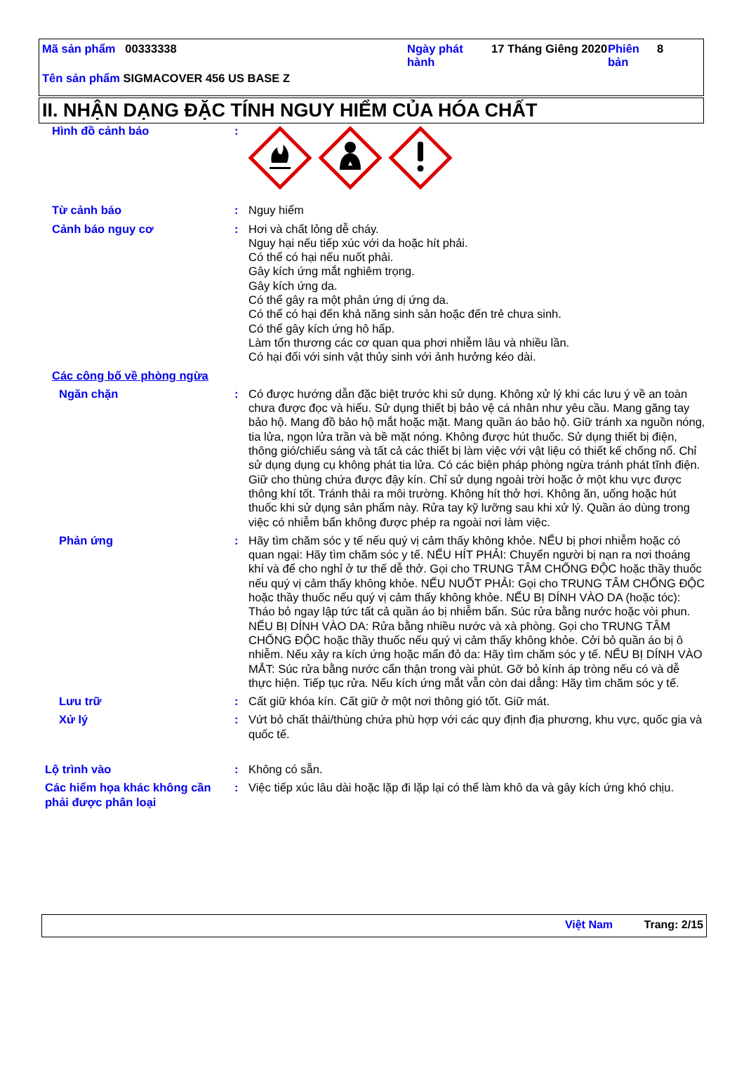Mã sản phẩm 00333338 Ngày phát hành
17 Tháng Giêng 2020
Phiên bản
8
Tên sản phẩm SIGMACOVER 456 US BASE Z
II. NHẬN DẠNG ĐẶC TÍNH NGUY HIỂM CỦA HÓA CHẤT
| Hình đồ cảnh báo | : | |
| Từ cảnh báo | : | Nguy hiểm |
| Cảnh báo nguy cơ | : | Hơi và chất lỏng dễ cháy. Nguy hại nếu tiếp xúc với da hoặc hít phải. Có thể có hại nếu nuốt phải. Gây kích ứng mắt nghiêm trọng. Gây kích ứng da. Có thể gây ra một phản ứng dị ứng da. Có thể có hại đến khả năng sinh sản hoặc đến trẻ chưa sinh. Có thể gây kích ứng hô hấp. Làm tổn thương các cơ quan qua phơi nhiễm lâu và nhiều lần. Có hại đối với sinh vật thủy sinh với ảnh hưởng kéo dài. |
| Các công bố về phòng ngừa | | |
| Ngăn chặn | : | Có được hướng dẫn đặc biệt trước khi sử dụng. Không xử lý khi các lưu ý về an toàn chưa được đọc và hiểu. Sử dụng thiết bị bảo vệ cá nhân như yêu cầu. Mang găng tay bảo hộ. Mang đồ bảo hộ mắt hoặc mặt. Mang quần áo bảo hộ. Giữ tránh xa nguồn nóng, tia lửa, ngọn lửa trần và bề mặt nóng. Không được hút thuốc. Sử dụng thiết bị điện, thông gió/chiếu sáng và tất cả các thiết bị làm việc với vật liệu có thiết kế chống nổ. Chỉ sử dụng dụng cụ không phát tia lửa. Có các biện pháp phòng ngừa tránh phát tĩnh điện. Giữ cho thùng chứa được đậy kín. Chỉ sử dụng ngoài trời hoặc ở một khu vực được thông khí tốt. Tránh thải ra môi trường. Không hít thở hơi. Không ăn, uống hoặc hút thuốc khi sử dụng sản phẩm này. Rửa tay kỹ lưỡng sau khi xử lý. Quần áo dùng trong việc có nhiễm bẩn không được phép ra ngoài nơi làm việc. |
| Phản ứng | : | Hãy tìm chăm sóc y tế nếu quý vị cảm thấy không khỏe. NẾU bị phơi nhiễm hoặc có quan ngại: Hãy tìm chăm sóc y tế. NẾU HÍT PHẢI: Chuyển người bị nạn ra nơi thoáng khí và để cho nghỉ ở tư thế dễ thở. Gọi cho TRUNG TÂM CHỐNG ĐỘC hoặc thầy thuốc nếu quý vị cảm thấy không khỏe. NẾU NUỐT PHẢI: Gọi cho TRUNG TÂM CHỐNG ĐỘC hoặc thầy thuốc nếu quý vị cảm thấy không khỏe. NẾU BỊ DÍNH VÀO DA (hoặc tóc): Tháo bỏ ngay lập tức tất cả quần áo bị nhiễm bẩn. Súc rửa bằng nước hoặc vòi phun. NẾU BỊ DÍNH VÀO DA: Rửa bằng nhiều nước và xà phòng. Gọi cho TRUNG TÂM CHỐNG ĐỘC hoặc thầy thuốc nếu quý vị cảm thấy không khỏe. Cởi bỏ quần áo bị ô nhiễm. Nếu xảy ra kích ứng hoặc mẩn đỏ da: Hãy tìm chăm sóc y tế. NẾU BỊ DÍNH VÀO MẮT: Súc rửa bằng nước cẩn thận trong vài phút. Gỡ bỏ kính áp tròng nếu có và dễ thực hiện. Tiếp tục rửa. Nếu kích ứng mắt vẫn còn dai dẳng: Hãy tìm chăm sóc y tế. |
| Lưu trữ | : | Cất giữ khóa kín. Cất giữ ở một nơi thông gió tốt. Giữ mát. |
| Xử lý | : | Vứt bỏ chất thải/thùng chứa phù hợp với các quy định địa phương, khu vực, quốc gia và quốc tế. |
| Lộ trình vào | : | Không có sẵn. |
| Các hiểm họa khác không cần phải được phân loại | : | Việc tiếp xúc lâu dài hoặc lặp đi lặp lại có thể làm khô da và gây kích ứng khó chịu. |
Việt Nam Trang: 2/15